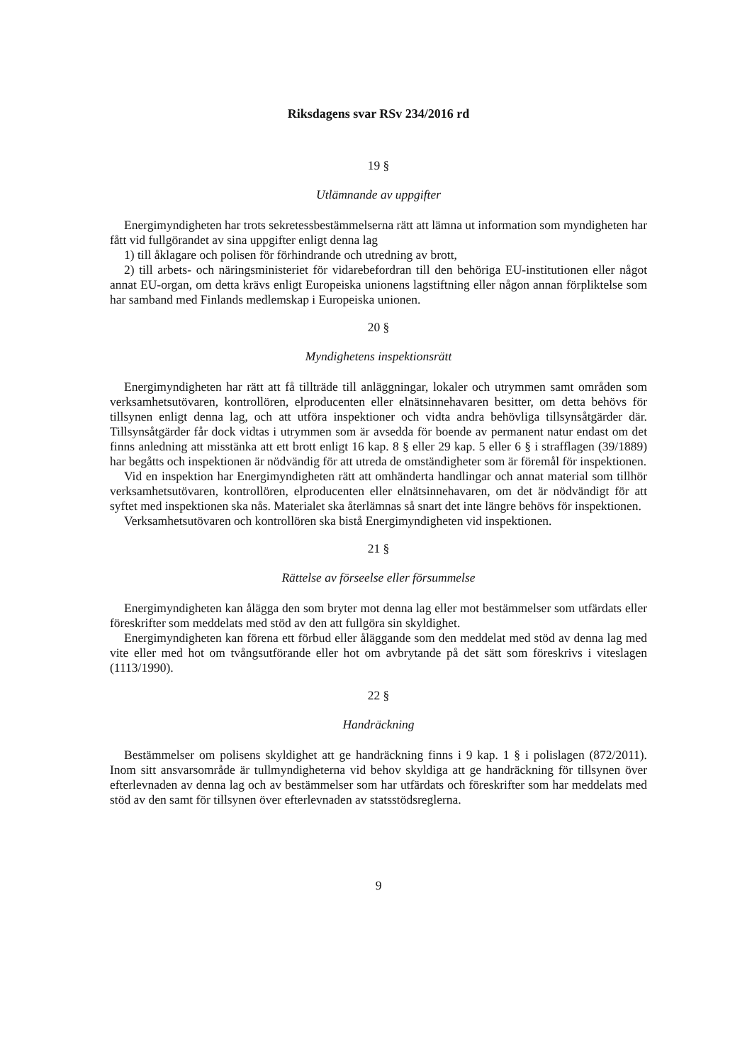Riksdagens svar RSv 234/2016 rd
19 §
Utlämnande av uppgifter
Energimyndigheten har trots sekretessbestämmelserna rätt att lämna ut information som myndigheten har fått vid fullgörandet av sina uppgifter enligt denna lag
1) till åklagare och polisen för förhindrande och utredning av brott,
2) till arbets- och näringsministeriet för vidarebefordran till den behöriga EU-institutionen eller något annat EU-organ, om detta krävs enligt Europeiska unionens lagstiftning eller någon annan förpliktelse som har samband med Finlands medlemskap i Europeiska unionen.
20 §
Myndighetens inspektionsrätt
Energimyndigheten har rätt att få tillträde till anläggningar, lokaler och utrymmen samt områden som verksamhetsutövaren, kontrollören, elproducenten eller elnätsinnehavaren besitter, om detta behövs för tillsynen enligt denna lag, och att utföra inspektioner och vidta andra behövliga tillsynsåtgärder där. Tillsynsåtgärder får dock vidtas i utrymmen som är avsedda för boende av permanent natur endast om det finns anledning att misstänka att ett brott enligt 16 kap. 8 § eller 29 kap. 5 eller 6 § i strafflagen (39/1889) har begåtts och inspektionen är nödvändig för att utreda de omständigheter som är föremål för inspektionen.
Vid en inspektion har Energimyndigheten rätt att omhänderta handlingar och annat material som tillhör verksamhetsutövaren, kontrollören, elproducenten eller elnätsinnehavaren, om det är nödvändigt för att syftet med inspektionen ska nås. Materialet ska återlämnas så snart det inte längre behövs för inspektionen.
Verksamhetsutövaren och kontrollören ska bistå Energimyndigheten vid inspektionen.
21 §
Rättelse av förseelse eller försummelse
Energimyndigheten kan ålägga den som bryter mot denna lag eller mot bestämmelser som utfärdats eller föreskrifter som meddelats med stöd av den att fullgöra sin skyldighet.
Energimyndigheten kan förena ett förbud eller åläggande som den meddelat med stöd av denna lag med vite eller med hot om tvångsutförande eller hot om avbrytande på det sätt som föreskrivs i viteslagen (1113/1990).
22 §
Handräckning
Bestämmelser om polisens skyldighet att ge handräckning finns i 9 kap. 1 § i polislagen (872/2011). Inom sitt ansvarsområde är tullmyndigheterna vid behov skyldiga att ge handräckning för tillsynen över efterlevnaden av denna lag och av bestämmelser som har utfärdats och föreskrifter som har meddelats med stöd av den samt för tillsynen över efterlevnaden av statsstödsreglerna.
9